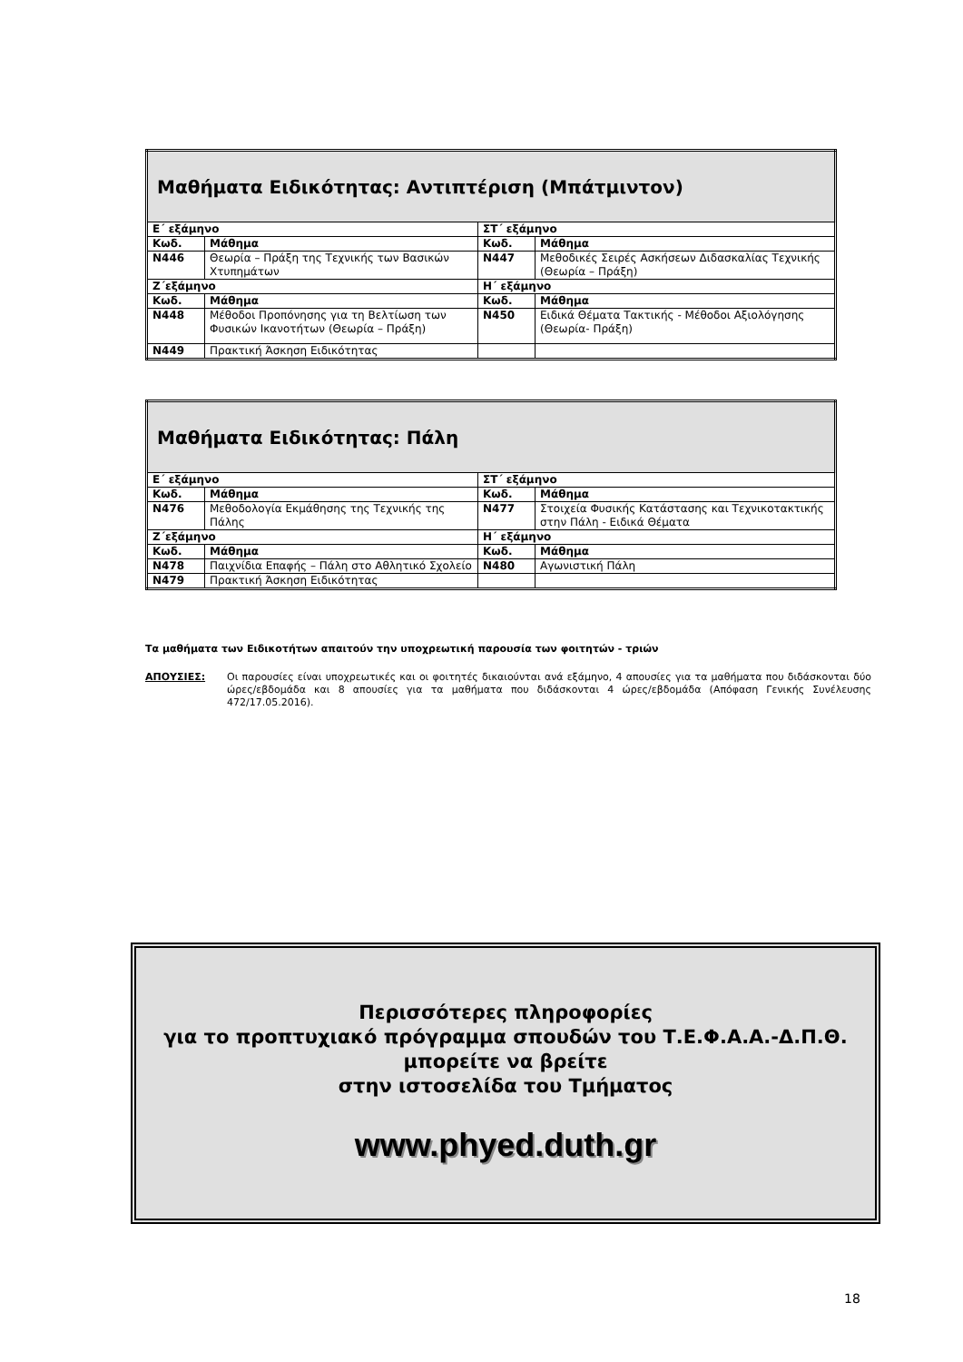| Μαθήματα Ειδικότητας: Αντιπτέριση (Μπάτμιντον) | | | |
| Ε΄ εξάμηνο | | ΣΤ΄ εξάμηνο | |
| Κωδ. | Μάθημα | Κωδ. | Μάθημα |
| Ν446 | Θεωρία – Πράξη της Τεχνικής των Βασικών Χτυπημάτων | Ν447 | Μεθοδικές Σειρές Ασκήσεων Διδασκαλίας Τεχνικής (Θεωρία – Πράξη) |
| Ζ΄εξάμηνο | | Η΄ εξάμηνο | |
| Κωδ. | Μάθημα | Κωδ. | Μάθημα |
| Ν448 | Μέθοδοι Προπόνησης για τη Βελτίωση των Φυσικών Ικανοτήτων (Θεωρία – Πράξη) | Ν450 | Ειδικά Θέματα Τακτικής - Μέθοδοι Αξιολόγησης (Θεωρία- Πράξη) |
| Ν449 | Πρακτική Άσκηση Ειδικότητας | | |
| Μαθήματα Ειδικότητας: Πάλη | | | |
| Ε΄ εξάμηνο | | ΣΤ΄ εξάμηνο | |
| Κωδ. | Μάθημα | Κωδ. | Μάθημα |
| Ν476 | Μεθοδολογία Εκμάθησης της Τεχνικής της Πάλης | Ν477 | Στοιχεία Φυσικής Κατάστασης και Τεχνικοτακτικής στην Πάλη - Ειδικά Θέματα |
| Ζ΄εξάμηνο | | Η΄ εξάμηνο | |
| Κωδ. | Μάθημα | Κωδ. | Μάθημα |
| Ν478 | Παιχνίδια Επαφής – Πάλη στο Αθλητικό Σχολείο | Ν480 | Αγωνιστική Πάλη |
| Ν479 | Πρακτική Άσκηση Ειδικότητας | | |
Τα μαθήματα των Ειδικοτήτων απαιτούν την υποχρεωτική παρουσία των φοιτητών - τριών
ΑΠΟΥΣΙΕΣ:
Οι παρουσίες είναι υποχρεωτικές και οι φοιτητές δικαιούνται ανά εξάμηνο, 4 απουσίες για τα μαθήματα που διδάσκονται δύο ώρες/εβδομάδα και 8 απουσίες για τα μαθήματα που διδάσκονται 4 ώρες/εβδομάδα (Απόφαση Γενικής Συνέλευσης 472/17.05.2016).
Περισσότερες πληροφορίες
για το προπτυχιακό πρόγραμμα σπουδών του Τ.Ε.Φ.Α.Α.-Δ.Π.Θ.
μπορείτε να βρείτε
στην ιστοσελίδα του Τμήματος
www.phyed.duth.gr
18